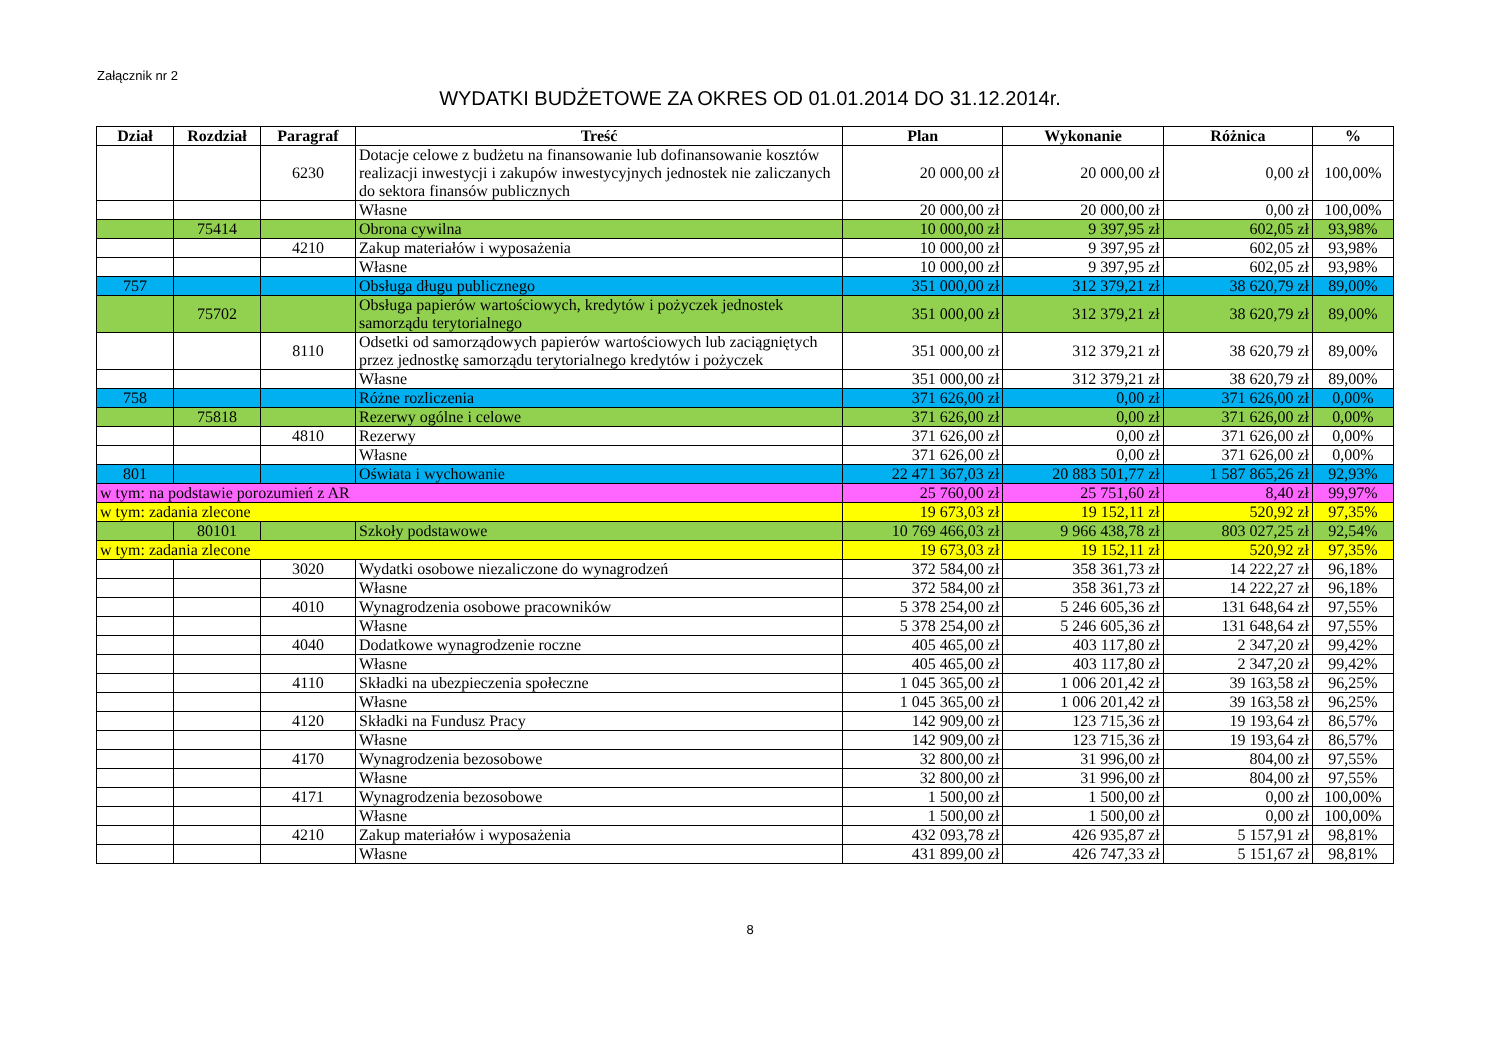Załącznik nr 2
WYDATKI BUDŻETOWE ZA OKRES OD 01.01.2014 DO 31.12.2014r.
| Dział | Rozdział | Paragraf | Treść | Plan | Wykonanie | Różnica | % |
| --- | --- | --- | --- | --- | --- | --- | --- |
| | | 6230 | Dotacje celowe z budżetu na finansowanie lub dofinansowanie kosztów realizacji inwestycji i zakupów inwestycyjnych jednostek nie zaliczanych do sektora finansów publicznych | 20 000,00 zł | 20 000,00 zł | 0,00 zł | 100,00% |
| | | | Własne | 20 000,00 zł | 20 000,00 zł | 0,00 zł | 100,00% |
| | 75414 | | Obrona cywilna | 10 000,00 zł | 9 397,95 zł | 602,05 zł | 93,98% |
| | | 4210 | Zakup materiałów i wyposażenia | 10 000,00 zł | 9 397,95 zł | 602,05 zł | 93,98% |
| | | | Własne | 10 000,00 zł | 9 397,95 zł | 602,05 zł | 93,98% |
| 757 | | | Obsługa długu publicznego | 351 000,00 zł | 312 379,21 zł | 38 620,79 zł | 89,00% |
| | 75702 | | Obsługa papierów wartościowych, kredytów i pożyczek jednostek samorządu terytorialnego | 351 000,00 zł | 312 379,21 zł | 38 620,79 zł | 89,00% |
| | | 8110 | Odsetki od samorządowych papierów wartościowych lub zaciągniętych przez jednostkę samorządu terytorialnego kredytów i pożyczek | 351 000,00 zł | 312 379,21 zł | 38 620,79 zł | 89,00% |
| | | | Własne | 351 000,00 zł | 312 379,21 zł | 38 620,79 zł | 89,00% |
| 758 | | | Różne rozliczenia | 371 626,00 zł | 0,00 zł | 371 626,00 zł | 0,00% |
| | 75818 | | Rezerwy ogólne i celowe | 371 626,00 zł | 0,00 zł | 371 626,00 zł | 0,00% |
| | | 4810 | Rezerwy | 371 626,00 zł | 0,00 zł | 371 626,00 zł | 0,00% |
| | | | Własne | 371 626,00 zł | 0,00 zł | 371 626,00 zł | 0,00% |
| 801 | | | Oświata i wychowanie | 22 471 367,03 zł | 20 883 501,77 zł | 1 587 865,26 zł | 92,93% |
| w tym: na podstawie porozumień z AR | | | | 25 760,00 zł | 25 751,60 zł | 8,40 zł | 99,97% |
| w tym: zadania zlecone | | | | 19 673,03 zł | 19 152,11 zł | 520,92 zł | 97,35% |
| | 80101 | | Szkoły podstawowe | 10 769 466,03 zł | 9 966 438,78 zł | 803 027,25 zł | 92,54% |
| w tym: zadania zlecone | | | | 19 673,03 zł | 19 152,11 zł | 520,92 zł | 97,35% |
| | | 3020 | Wydatki osobowe niezaliczone do wynagrodzeń | 372 584,00 zł | 358 361,73 zł | 14 222,27 zł | 96,18% |
| | | | Własne | 372 584,00 zł | 358 361,73 zł | 14 222,27 zł | 96,18% |
| | | 4010 | Wynagrodzenia osobowe pracowników | 5 378 254,00 zł | 5 246 605,36 zł | 131 648,64 zł | 97,55% |
| | | | Własne | 5 378 254,00 zł | 5 246 605,36 zł | 131 648,64 zł | 97,55% |
| | | 4040 | Dodatkowe wynagrodzenie roczne | 405 465,00 zł | 403 117,80 zł | 2 347,20 zł | 99,42% |
| | | | Własne | 405 465,00 zł | 403 117,80 zł | 2 347,20 zł | 99,42% |
| | | 4110 | Składki na ubezpieczenia społeczne | 1 045 365,00 zł | 1 006 201,42 zł | 39 163,58 zł | 96,25% |
| | | | Własne | 1 045 365,00 zł | 1 006 201,42 zł | 39 163,58 zł | 96,25% |
| | | 4120 | Składki na Fundusz Pracy | 142 909,00 zł | 123 715,36 zł | 19 193,64 zł | 86,57% |
| | | | Własne | 142 909,00 zł | 123 715,36 zł | 19 193,64 zł | 86,57% |
| | | 4170 | Wynagrodzenia bezosobowe | 32 800,00 zł | 31 996,00 zł | 804,00 zł | 97,55% |
| | | | Własne | 32 800,00 zł | 31 996,00 zł | 804,00 zł | 97,55% |
| | | 4171 | Wynagrodzenia bezosobowe | 1 500,00 zł | 1 500,00 zł | 0,00 zł | 100,00% |
| | | | Własne | 1 500,00 zł | 1 500,00 zł | 0,00 zł | 100,00% |
| | | 4210 | Zakup materiałów i wyposażenia | 432 093,78 zł | 426 935,87 zł | 5 157,91 zł | 98,81% |
| | | | Własne | 431 899,00 zł | 426 747,33 zł | 5 151,67 zł | 98,81% |
8